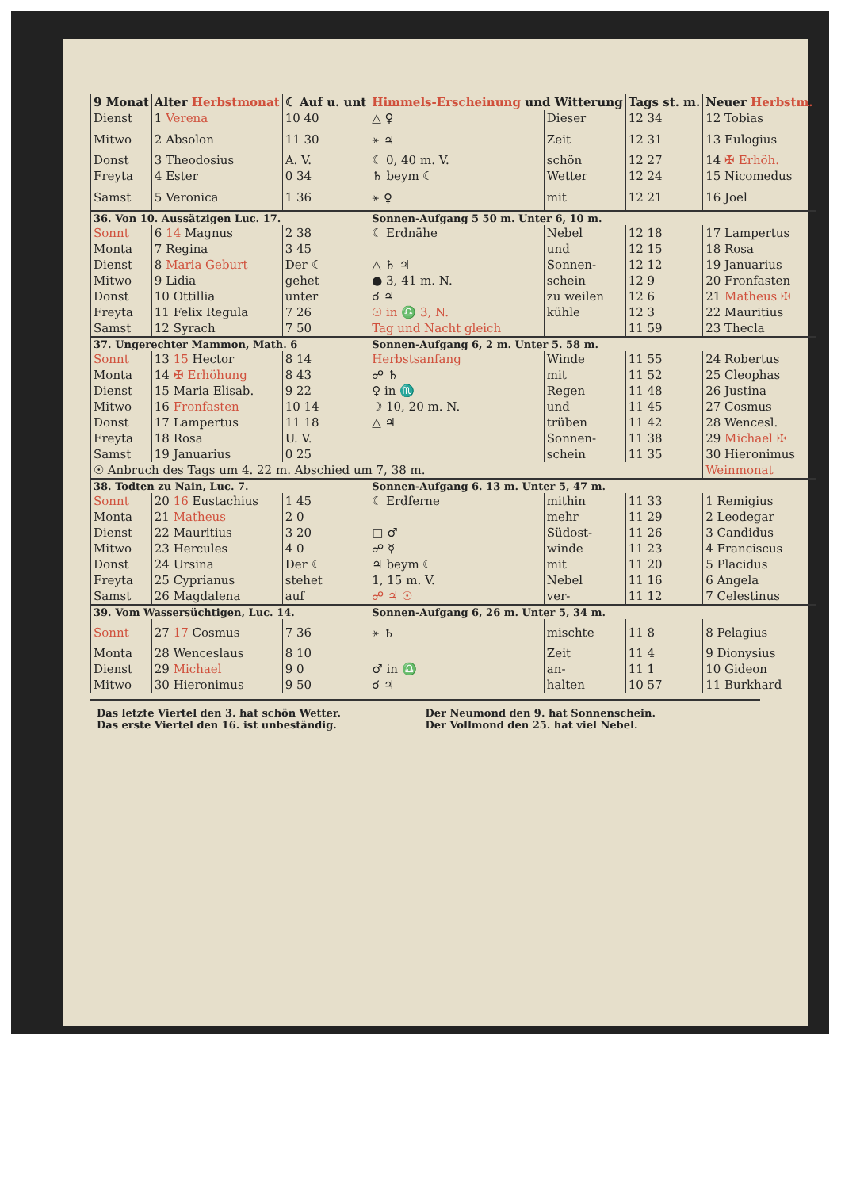| 9 Monat | Alter Herbstmonat | ☾ Auf u. unt | Himmels-Erscheinung und Witterung | | Tags st. m. | Neuer Herbstm. |
| --- | --- | --- | --- | --- | --- | --- |
| Dienst | 1 Verena | 10 40 | △ ♀ | Dieser | 12 34 | 12 Tobias |
| Mitwo | 2 Absolon | 11 30 | ⚹ ♃ | Zeit | 12 31 | 13 Eulogius |
| Donst | 3 Theodosius | A. V. | ☾ 0, 40 m. V. | schön | 12 27 | 14 ✠ Erhöh. |
| Freyta | 4 Ester | 0 34 | ♄ beym ☾ | Wetter | 12 24 | 15 Nicomedus |
| Samst | 5 Veronica | 1 36 | ⚹ ♀ | mit | 12 21 | 16 Joel |
| 36. Von 10. Aussätzigen Luc. 17. | | | Sonnen-Aufgang 5 50 m. Unter 6, 10 m. | | | |
| Sonnt | 6 14 Magnus | 2 38 | ☾ Erdnähe | Nebel | 12 18 | 17 Lampertus |
| Monta | 7 Regina | 3 45 | | und | 12 15 | 18 Rosa |
| Dienst | 8 Maria Geburt | Der ☾ | △ ♄ ♃ | Sonnen- | 12 12 | 19 Januarius |
| Mitwo | 9 Lidia | gehet | ● 3, 41 m. N. | schein | 12 9 | 20 Fronfasten |
| Donst | 10 Ottillia | unter | ☌ ♃ | zu weilen | 12 6 | 21 Matheus ✠ |
| Freyta | 11 Felix Regula | 7 26 | ☉ in ♎ 3, N. | kühle | 12 3 | 22 Mauritius |
| Samst | 12 Syrach | 7 50 | Tag und Nacht gleich | | 11 59 | 23 Thecla |
| 37. Ungerechter Mammon, Math. 6 | | | Sonnen-Aufgang 6, 2 m. Unter 5. 58 m. | | | |
| Sonnt | 13 15 Hector | 8 14 | Herbstsanfang | Winde | 11 55 | 24 Robertus |
| Monta | 14 ✠ Erhöhung | 8 43 | ☍ ♄ | mit | 11 52 | 25 Cleophas |
| Dienst | 15 Maria Elisab. | 9 22 | ♀ in ♏ | Regen | 11 48 | 26 Justina |
| Mitwo | 16 Fronfasten | 10 14 | ☽ 10, 20 m. N. | und | 11 45 | 27 Cosmus |
| Donst | 17 Lampertus | 11 18 | △ ♃ | trüben | 11 42 | 28 Wencesl. |
| Freyta | 18 Rosa | U. V. | | Sonnen- | 11 38 | 29 Michael ✠ |
| Samst | 19 Januarius | 0 25 | | schein | 11 35 | 30 Hieronimus |
| ☉ Anbruch des Tags um 4. 22 m. Abschied um 7, 38 m. | | | | | | Weinmonat |
| 38. Todten zu Nain, Luc. 7. | | | Sonnen-Aufgang 6. 13 m. Unter 5, 47 m. | | | |
| Sonnt | 20 16 Eustachius | 1 45 | ☾ Erdferne | mithin | 11 33 | 1 Remigius |
| Monta | 21 Matheus | 2 0 | | mehr | 11 29 | 2 Leodegar |
| Dienst | 22 Mauritius | 3 20 | □ ♂ | Südost- | 11 26 | 3 Candidus |
| Mitwo | 23 Hercules | 4 0 | ☍ ☿ | winde | 11 23 | 4 Franciscus |
| Donst | 24 Ursina | Der ☾ | ♃ beym ☾ | mit | 11 20 | 5 Placidus |
| Freyta | 25 Cyprianus | stehet | 1, 15 m. V. | Nebel | 11 16 | 6 Angela |
| Samst | 26 Magdalena | auf | ☍ ♃ ☉ | ver- | 11 12 | 7 Celestinus |
| 39. Vom Wassersüchtigen, Luc. 14. | | | Sonnen-Aufgang 6, 26 m. Unter 5, 34 m. | | | |
| Sonnt | 27 17 Cosmus | 7 36 | ⚹ ♄ | mischte | 11 8 | 8 Pelagius |
| Monta | 28 Wenceslaus | 8 10 | | Zeit | 11 4 | 9 Dionysius |
| Dienst | 29 Michael | 9 0 | ♂ in ♎ | an- | 11 1 | 10 Gideon |
| Mitwo | 30 Hieronimus | 9 50 | ☌ ♃ | halten | 10 57 | 11 Burkhard |
Das letzte Viertel den 3. hat schön Wetter.
Der Neumond den 9. hat Sonnenschein.
Das erste Viertel den 16. ist unbeständig.
Der Vollmond den 25. hat viel Nebel.